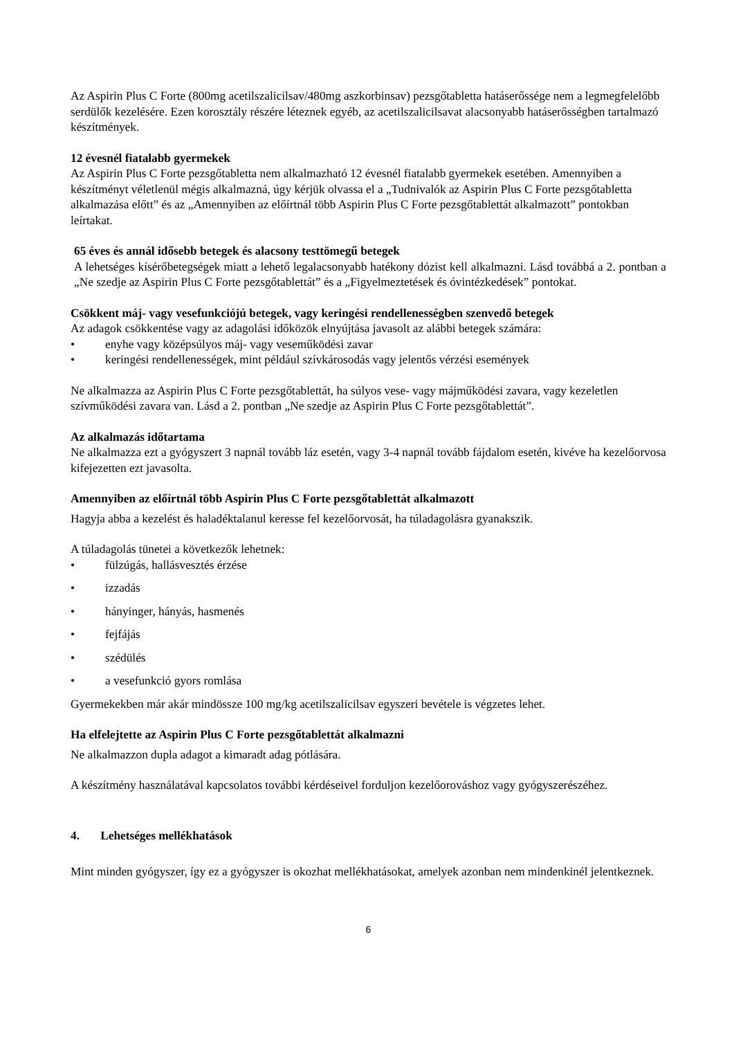Az Aspirin Plus C Forte (800mg acetilszalicilsav/480mg aszkorbinsav) pezsgőtabletta hatáserőssége nem a legmegfelelőbb serdülők kezelésére. Ezen korosztály részére léteznek egyéb, az acetilszalicilsavat alacsonyabb hatáserősségben tartalmazó készítmények.
12 évesnél fiatalabb gyermekek
Az Aspirin Plus C Forte pezsgőtabletta nem alkalmazható 12 évesnél fiatalabb gyermekek esetében. Amennyiben a készítményt véletlenül mégis alkalmazná, úgy kérjük olvassa el a „Tudnivalók az Aspirin Plus C Forte pezsgőtabletta alkalmazása előtt” és az „Amennyiben az előírtnál több Aspirin Plus C Forte pezsgőtablettát alkalmazott” pontokban leírtakat.
65 éves és annál idősebb betegek és alacsony testtömegű betegek
A lehetséges kísérőbetegségek miatt a lehető legalacsonyabb hatékony dózist kell alkalmazni. Lásd továbbá a 2. pontban a „Ne szedje az Aspirin Plus C Forte pezsgőtablettát” és a „Figyelmeztetések és óvintézkedések” pontokat.
Csökkent máj- vagy vesefunkciójú betegek, vagy keringési rendellenességben szenvedő betegek
Az adagok csökkentése vagy az adagolási időközök elnyújtása javasolt az alábbi betegek számára:
• enyhe vagy középsúlyos máj- vagy veseműködési zavar
• keringési rendellenességek, mint például szívkárosodás vagy jelentős vérzési események
Ne alkalmazza az Aspirin Plus C Forte pezsgőtablettát, ha súlyos vese- vagy májműködési zavara, vagy kezeletlen szívműködési zavara van. Lásd a 2. pontban „Ne szedje az Aspirin Plus C Forte pezsgőtablettát”.
Az alkalmazás időtartama
Ne alkalmazza ezt a gyógyszert 3 napnál tovább láz esetén, vagy 3-4 napnál tovább fájdalom esetén, kivéve ha kezelőorvosa kifejezetten ezt javasolta.
Amennyiben az előírtnál több Aspirin Plus C Forte pezsgőtablettát alkalmazott
Hagyja abba a kezelést és haladéktalanul keresse fel kezelőorvosát, ha túladagolásra gyanakszik.
A túladagolás tünetei a következők lehetnek:
• fülzúgás, hallásvesztés érzése
• izzadás
• hányinger, hányás, hasmenés
• fejfájás
• szédülés
• a vesefunkció gyors romlása
Gyermekekben már akár mindössze 100 mg/kg acetilszalicilsav egyszeri bevétele is végzetes lehet.
Ha elfelejtette az Aspirin Plus C Forte pezsgőtablettát alkalmazni
Ne alkalmazzon dupla adagot a kimaradt adag pótlására.
A készítmény használatával kapcsolatos további kérdéseivel forduljon kezelőorováshoz vagy gyógyszerészéhez.
4. Lehetséges mellékhatások
Mint minden gyógyszer, így ez a gyógyszer is okozhat mellékhatásokat, amelyek azonban nem mindenkinél jelentkeznek.
6